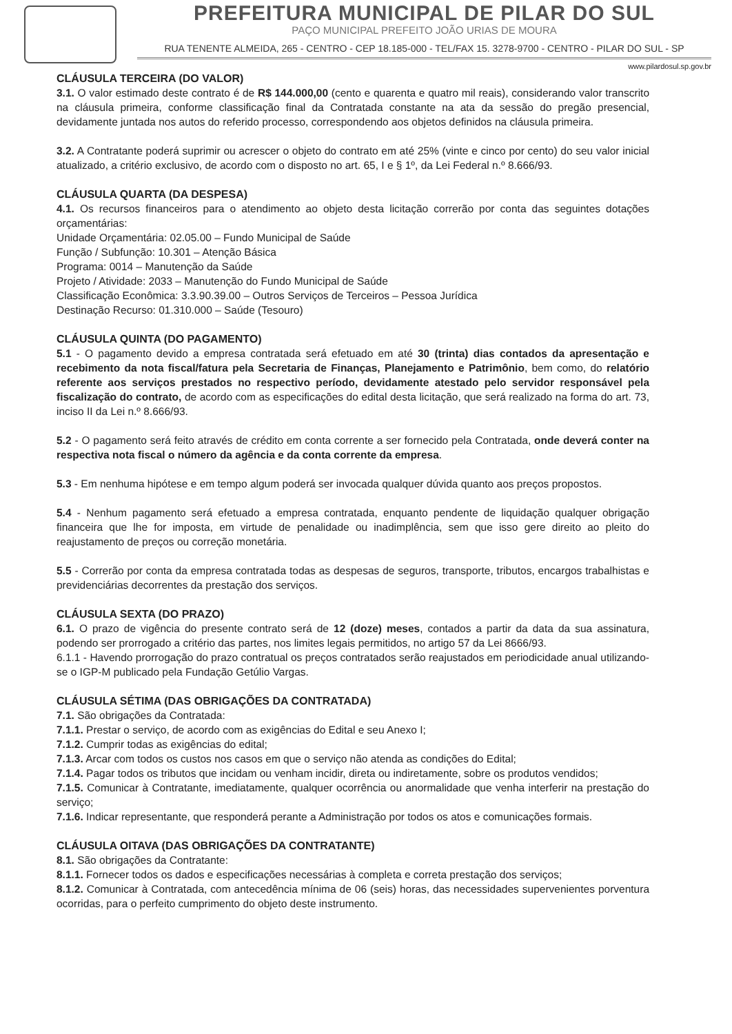PREFEITURA MUNICIPAL DE PILAR DO SUL
PAÇO MUNICIPAL PREFEITO JOÃO URIAS DE MOURA
RUA TENENTE ALMEIDA, 265 - CENTRO - CEP 18.185-000 - TEL/FAX 15. 3278-9700 - CENTRO - PILAR DO SUL - SP
www.pilardosul.sp.gov.br
CLÁUSULA TERCEIRA (DO VALOR)
3.1. O valor estimado deste contrato é de R$ 144.000,00 (cento e quarenta e quatro mil reais), considerando valor transcrito na cláusula primeira, conforme classificação final da Contratada constante na ata da sessão do pregão presencial, devidamente juntada nos autos do referido processo, correspondendo aos objetos definidos na cláusula primeira.
3.2. A Contratante poderá suprimir ou acrescer o objeto do contrato em até 25% (vinte e cinco por cento) do seu valor inicial atualizado, a critério exclusivo, de acordo com o disposto no art. 65, I e § 1º, da Lei Federal n.º 8.666/93.
CLÁUSULA QUARTA (DA DESPESA)
4.1. Os recursos financeiros para o atendimento ao objeto desta licitação correrão por conta das seguintes dotações orçamentárias:
Unidade Orçamentária: 02.05.00 – Fundo Municipal de Saúde
Função / Subfunção: 10.301 – Atenção Básica
Programa: 0014 – Manutenção da Saúde
Projeto / Atividade: 2033 – Manutenção do Fundo Municipal de Saúde
Classificação Econômica: 3.3.90.39.00 – Outros Serviços de Terceiros – Pessoa Jurídica
Destinação Recurso: 01.310.000 – Saúde (Tesouro)
CLÁUSULA QUINTA (DO PAGAMENTO)
5.1 - O pagamento devido a empresa contratada será efetuado em até 30 (trinta) dias contados da apresentação e recebimento da nota fiscal/fatura pela Secretaria de Finanças, Planejamento e Patrimônio, bem como, do relatório referente aos serviços prestados no respectivo período, devidamente atestado pelo servidor responsável pela fiscalização do contrato, de acordo com as especificações do edital desta licitação, que será realizado na forma do art. 73, inciso II da Lei n.º 8.666/93.
5.2 - O pagamento será feito através de crédito em conta corrente a ser fornecido pela Contratada, onde deverá conter na respectiva nota fiscal o número da agência e da conta corrente da empresa.
5.3 - Em nenhuma hipótese e em tempo algum poderá ser invocada qualquer dúvida quanto aos preços propostos.
5.4 - Nenhum pagamento será efetuado a empresa contratada, enquanto pendente de liquidação qualquer obrigação financeira que lhe for imposta, em virtude de penalidade ou inadimplência, sem que isso gere direito ao pleito do reajustamento de preços ou correção monetária.
5.5 - Correrão por conta da empresa contratada todas as despesas de seguros, transporte, tributos, encargos trabalhistas e previdenciárias decorrentes da prestação dos serviços.
CLÁUSULA SEXTA (DO PRAZO)
6.1. O prazo de vigência do presente contrato será de 12 (doze) meses, contados a partir da data da sua assinatura, podendo ser prorrogado a critério das partes, nos limites legais permitidos, no artigo 57 da Lei 8666/93.
6.1.1 - Havendo prorrogação do prazo contratual os preços contratados serão reajustados em periodicidade anual utilizando-se o IGP-M publicado pela Fundação Getúlio Vargas.
CLÁUSULA SÉTIMA (DAS OBRIGAÇÕES DA CONTRATADA)
7.1. São obrigações da Contratada:
7.1.1. Prestar o serviço, de acordo com as exigências do Edital e seu Anexo I;
7.1.2. Cumprir todas as exigências do edital;
7.1.3. Arcar com todos os custos nos casos em que o serviço não atenda as condições do Edital;
7.1.4. Pagar todos os tributos que incidam ou venham incidir, direta ou indiretamente, sobre os produtos vendidos;
7.1.5. Comunicar à Contratante, imediatamente, qualquer ocorrência ou anormalidade que venha interferir na prestação do serviço;
7.1.6. Indicar representante, que responderá perante a Administração por todos os atos e comunicações formais.
CLÁUSULA OITAVA (DAS OBRIGAÇÕES DA CONTRATANTE)
8.1. São obrigações da Contratante:
8.1.1. Fornecer todos os dados e especificações necessárias à completa e correta prestação dos serviços;
8.1.2. Comunicar à Contratada, com antecedência mínima de 06 (seis) horas, das necessidades supervenientes porventura ocorridas, para o perfeito cumprimento do objeto deste instrumento.